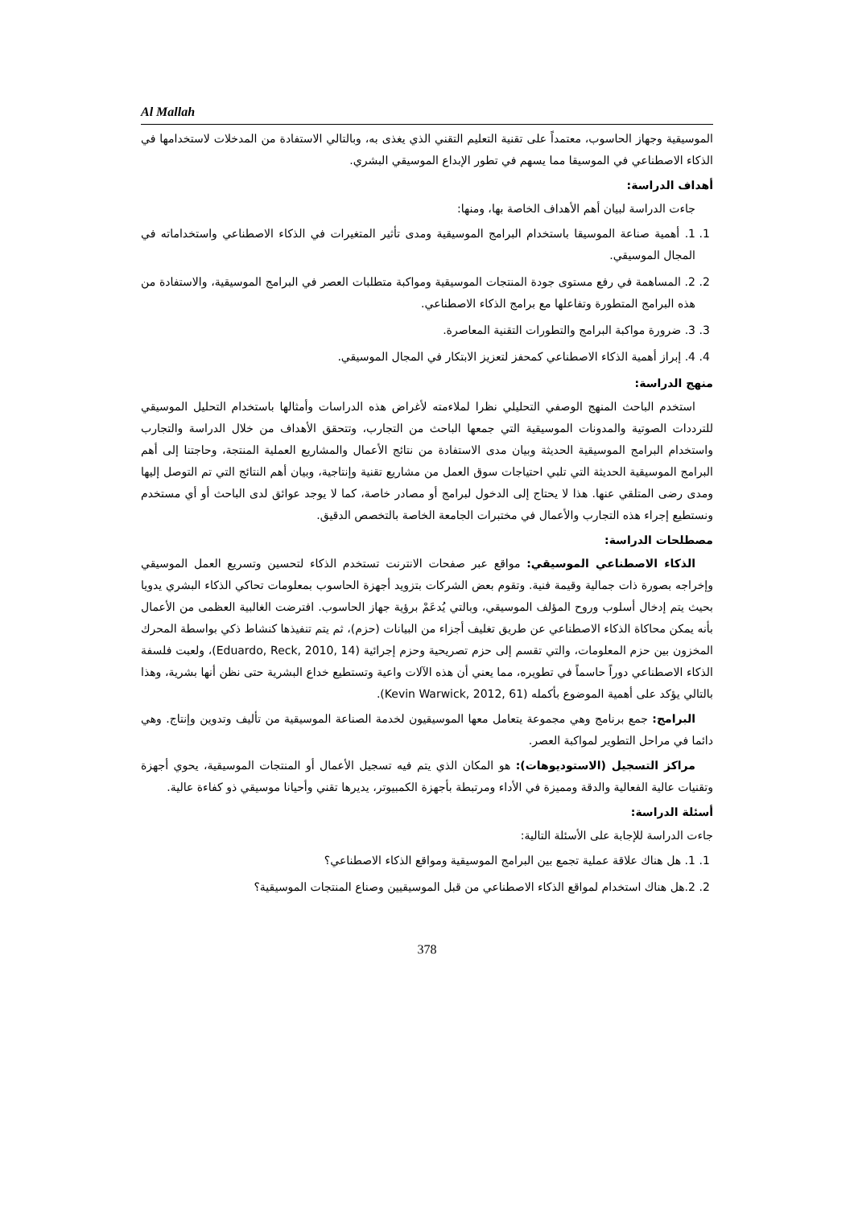Al Mallah
الموسيقية وجهاز الحاسوب، معتمداً على تقنية التعليم التقني الذي يغذى به، وبالتالي الاستفادة من المدخلات لاستخدامها في الذكاء الاصطناعي في الموسيقا مما يسهم في تطور الإبداع الموسيقي البشري.
أهداف الدراسة:
جاءت الدراسة لبيان أهم الأهداف الخاصة بها، ومنها:
1. 1. أهمية صناعة الموسيقا باستخدام البرامج الموسيقية ومدى تأثير المتغيرات في الذكاء الاصطناعي واستخداماته في المجال الموسيقي.
2. 2. المساهمة في رفع مستوى جودة المنتجات الموسيقية ومواكبة متطلبات العصر في البرامج الموسيقية، والاستفادة من هذه البرامج المتطورة وتفاعلها مع برامج الذكاء الاصطناعي.
3. 3. ضرورة مواكبة البرامج والتطورات التقنية المعاصرة.
4. 4. إبراز أهمية الذكاء الاصطناعي كمحفز لتعزيز الابتكار في المجال الموسيقي.
منهج الدراسة:
استخدم الباحث المنهج الوصفي التحليلي نظرا لملاءمته لأغراض هذه الدراسات وأمثالها باستخدام التحليل الموسيقي للترددات الصوتية والمدونات الموسيقية التي جمعها الباحث من التجارب، وتتحقق الأهداف من خلال الدراسة والتجارب واستخدام البرامج الموسيقية الحديثة وبيان مدى الاستفادة من نتائج الأعمال والمشاريع العملية المنتجة، وحاجتنا إلى أهم البرامج الموسيقية الحديثة التي تلبي احتياجات سوق العمل من مشاريع تقنية وإنتاجية، وبيان أهم النتائج التي تم التوصل إليها ومدى رضى المتلقي عنها. هذا لا يحتاج إلى الدخول لبرامج أو مصادر خاصة، كما لا يوجد عوائق لدى الباحث أو أي مستخدم ونستطيع إجراء هذه التجارب والأعمال في مختبرات الجامعة الخاصة بالتخصص الدقيق.
مصطلحات الدراسة:
الذكاء الاصطناعي الموسيقي: مواقع عبر صفحات الانترنت تستخدم الذكاء لتحسين وتسريع العمل الموسيقي وإخراجه بصورة ذات جمالية وقيمة فنية. وتقوم بعض الشركات بتزويد أجهزة الحاسوب بمعلومات تحاكي الذكاء البشري يدويا بحيث يتم إدخال أسلوب وروح المؤلف الموسيقي، وبالتي يُدعَمْ برؤية جهاز الحاسوب. افترضت الغالبية العظمى من الأعمال بأنه يمكن محاكاة الذكاء الاصطناعي عن طريق تغليف أجزاء من البيانات (حزم)، ثم يتم تنفيذها كنشاط ذكي بواسطة المحرك المخزون بين حزم المعلومات، والتي تقسم إلى حزم تصريحية وحزم إجرائية (Eduardo, Reck, 2010, 14)، ولعبت فلسفة الذكاء الاصطناعي دوراً حاسماً في تطويره، مما يعني أن هذه الآلات واعية وتستطيع خداع البشرية حتى نظن أنها بشرية، وهذا بالتالي يؤكد على أهمية الموضوع بأكمله (Kevin Warwick, 2012, 61).
البرامج: جمع برنامج وهي مجموعة يتعامل معها الموسيقيون لخدمة الصناعة الموسيقية من تأليف وتدوين وإنتاج. وهي دائما في مراحل التطوير لمواكبة العصر.
مراكز التسجيل (الاستوديوهات): هو المكان الذي يتم فيه تسجيل الأعمال أو المنتجات الموسيقية، يحوي أجهزة وتقنيات عالية الفعالية والدقة ومميزة في الأداء ومرتبطة بأجهزة الكمبيوتر، يديرها تقني وأحيانا موسيقي ذو كفاءة عالية.
أسئلة الدراسة:
جاءت الدراسة للإجابة على الأسئلة التالية:
1. 1. هل هناك علاقة عملية تجمع بين البرامج الموسيقية ومواقع الذكاء الاصطناعي؟
2. 2.هل هناك استخدام لمواقع الذكاء الاصطناعي من قبل الموسيقيين وصناع المنتجات الموسيقية؟
378